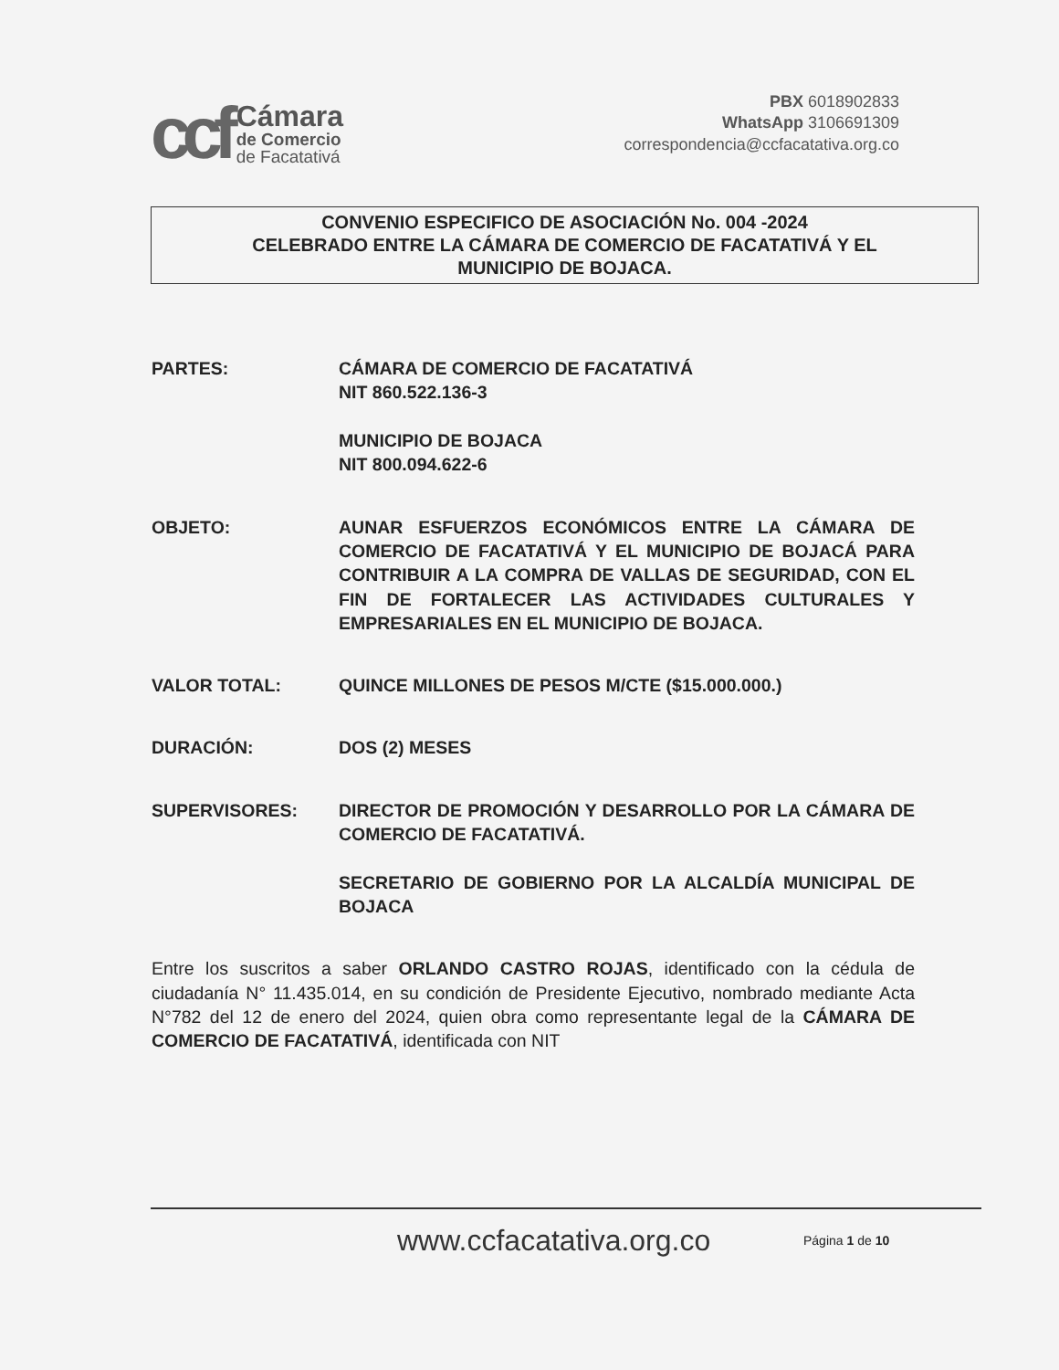ccf
Cámara
de Comercio
de Facatativá
PBX 6018902833
WhatsApp 3106691309
correspondencia@ccfacatativa.org.co
CONVENIO ESPECIFICO DE ASOCIACIÓN No. 004 -2024
CELEBRADO ENTRE LA CÁMARA DE COMERCIO DE FACATATIVÁ Y EL
MUNICIPIO DE BOJACA.
PARTES: CÁMARA DE COMERCIO DE FACATATIVÁ
NIT 860.522.136-3
MUNICIPIO DE BOJACA
NIT 800.094.622-6
OBJETO: AUNAR ESFUERZOS ECONÓMICOS ENTRE LA CÁMARA DE COMERCIO DE FACATATIVÁ Y EL MUNICIPIO DE BOJACÁ PARA CONTRIBUIR A LA COMPRA DE VALLAS DE SEGURIDAD, CON EL FIN DE FORTALECER LAS ACTIVIDADES CULTURALES Y EMPRESARIALES EN EL MUNICIPIO DE BOJACA.
VALOR TOTAL: QUINCE MILLONES DE PESOS M/CTE ($15.000.000.)
DURACIÓN: DOS (2) MESES
SUPERVISORES: DIRECTOR DE PROMOCIÓN Y DESARROLLO POR LA CÁMARA DE COMERCIO DE FACATATIVÁ.
SECRETARIO DE GOBIERNO POR LA ALCALDÍA MUNICIPAL DE BOJACA
Entre los suscritos a saber ORLANDO CASTRO ROJAS, identificado con la cédula de ciudadanía N° 11.435.014, en su condición de Presidente Ejecutivo, nombrado mediante Acta N°782 del 12 de enero del 2024, quien obra como representante legal de la CÁMARA DE COMERCIO DE FACATATIVÁ, identificada con NIT
www.ccfacatativa.org.co Página 1 de 10